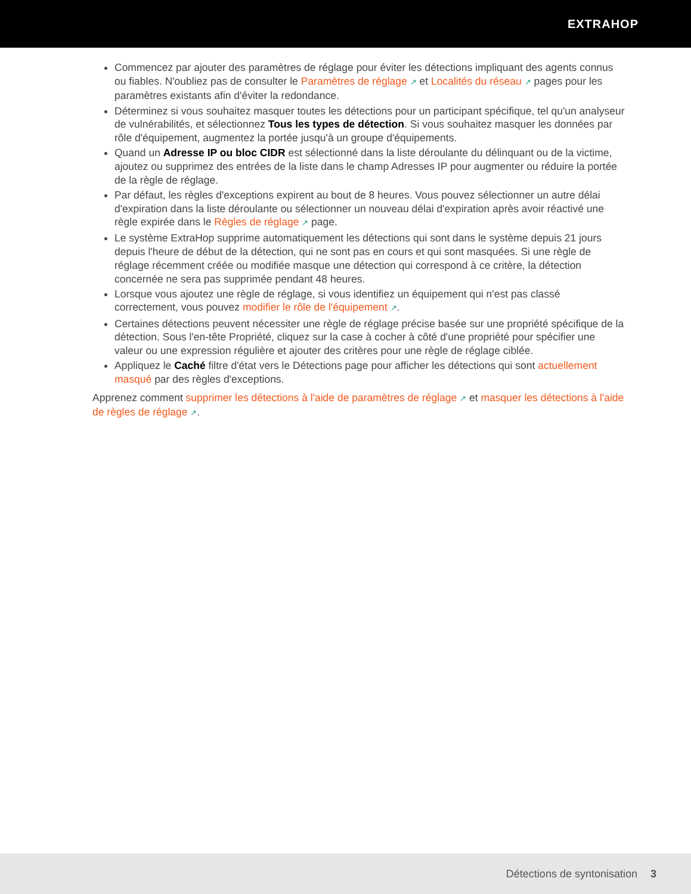EXTRAHOP
Commencez par ajouter des paramètres de réglage pour éviter les détections impliquant des agents connus ou fiables. N'oubliez pas de consulter le Paramètres de réglage ↗ et Localités du réseau ↗ pages pour les paramètres existants afin d'éviter la redondance.
Déterminez si vous souhaitez masquer toutes les détections pour un participant spécifique, tel qu'un analyseur de vulnérabilités, et sélectionnez Tous les types de détection. Si vous souhaitez masquer les données par rôle d'équipement, augmentez la portée jusqu'à un groupe d'équipements.
Quand un Adresse IP ou bloc CIDR est sélectionné dans la liste déroulante du délinquant ou de la victime, ajoutez ou supprimez des entrées de la liste dans le champ Adresses IP pour augmenter ou réduire la portée de la règle de réglage.
Par défaut, les règles d'exceptions expirent au bout de 8 heures. Vous pouvez sélectionner un autre délai d'expiration dans la liste déroulante ou sélectionner un nouveau délai d'expiration après avoir réactivé une règle expirée dans le Règles de réglage ↗ page.
Le système ExtraHop supprime automatiquement les détections qui sont dans le système depuis 21 jours depuis l'heure de début de la détection, qui ne sont pas en cours et qui sont masquées. Si une règle de réglage récemment créée ou modifiée masque une détection qui correspond à ce critère, la détection concernée ne sera pas supprimée pendant 48 heures.
Lorsque vous ajoutez une règle de réglage, si vous identifiez un équipement qui n'est pas classé correctement, vous pouvez modifier le rôle de l'équipement ↗.
Certaines détections peuvent nécessiter une règle de réglage précise basée sur une propriété spécifique de la détection. Sous l'en-tête Propriété, cliquez sur la case à cocher à côté d'une propriété pour spécifier une valeur ou une expression régulière et ajouter des critères pour une règle de réglage ciblée.
Appliquez le Caché filtre d'état vers le Détections page pour afficher les détections qui sont actuellement masqué par des règles d'exceptions.
Apprenez comment supprimer les détections à l'aide de paramètres de réglage ↗ et masquer les détections à l'aide de règles de réglage ↗.
Détections de syntonisation 3